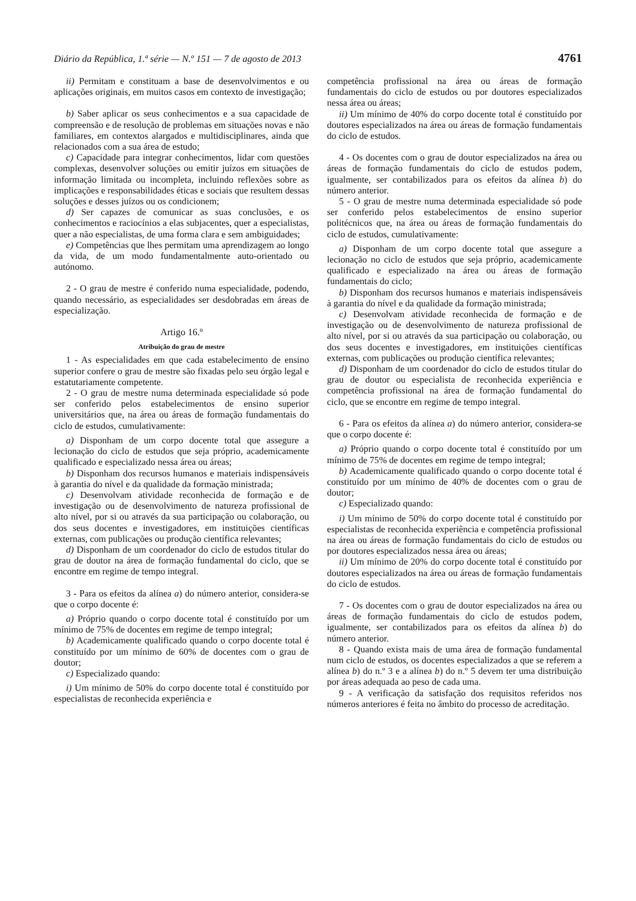Diário da República, 1.ª série — N.º 151 — 7 de agosto de 2013 4761
ii) Permitam e constituam a base de desenvolvimentos e ou aplicações originais, em muitos casos em contexto de investigação;
b) Saber aplicar os seus conhecimentos e a sua capacidade de compreensão e de resolução de problemas em situações novas e não familiares, em contextos alargados e multidisciplinares, ainda que relacionados com a sua área de estudo;
c) Capacidade para integrar conhecimentos, lidar com questões complexas, desenvolver soluções ou emitir juízos em situações de informação limitada ou incompleta, incluindo reflexões sobre as implicações e responsabilidades éticas e sociais que resultem dessas soluções e desses juízos ou os condicionem;
d) Ser capazes de comunicar as suas conclusões, e os conhecimentos e raciocínios a elas subjacentes, quer a especialistas, quer a não especialistas, de uma forma clara e sem ambiguidades;
e) Competências que lhes permitam uma aprendizagem ao longo da vida, de um modo fundamentalmente auto-orientado ou autónomo.
2 - O grau de mestre é conferido numa especialidade, podendo, quando necessário, as especialidades ser desdobradas em áreas de especialização.
Artigo 16.º
Atribuição do grau de mestre
1 - As especialidades em que cada estabelecimento de ensino superior confere o grau de mestre são fixadas pelo seu órgão legal e estatutariamente competente.
2 - O grau de mestre numa determinada especialidade só pode ser conferido pelos estabelecimentos de ensino superior universitários que, na área ou áreas de formação fundamentais do ciclo de estudos, cumulativamente:
a) Disponham de um corpo docente total que assegure a lecionação do ciclo de estudos que seja próprio, academicamente qualificado e especializado nessa área ou áreas;
b) Disponham dos recursos humanos e materiais indispensáveis à garantia do nível e da qualidade da formação ministrada;
c) Desenvolvam atividade reconhecida de formação e de investigação ou de desenvolvimento de natureza profissional de alto nível, por si ou através da sua participação ou colaboração, ou dos seus docentes e investigadores, em instituições científicas externas, com publicações ou produção científica relevantes;
d) Disponham de um coordenador do ciclo de estudos titular do grau de doutor na área de formação fundamental do ciclo, que se encontre em regime de tempo integral.
3 - Para os efeitos da alínea a) do número anterior, considera-se que o corpo docente é:
a) Próprio quando o corpo docente total é constituído por um mínimo de 75% de docentes em regime de tempo integral;
b) Academicamente qualificado quando o corpo docente total é constituído por um mínimo de 60% de docentes com o grau de doutor;
c) Especializado quando:
i) Um mínimo de 50% do corpo docente total é constituído por especialistas de reconhecida experiência e
competência profissional na área ou áreas de formação fundamentais do ciclo de estudos ou por doutores especializados nessa área ou áreas;
ii) Um mínimo de 40% do corpo docente total é constituído por doutores especializados na área ou áreas de formação fundamentais do ciclo de estudos.
4 - Os docentes com o grau de doutor especializados na área ou áreas de formação fundamentais do ciclo de estudos podem, igualmente, ser contabilizados para os efeitos da alínea b) do número anterior.
5 - O grau de mestre numa determinada especialidade só pode ser conferido pelos estabelecimentos de ensino superior politécnicos que, na área ou áreas de formação fundamentais do ciclo de estudos, cumulativamente:
a) Disponham de um corpo docente total que assegure a lecionação no ciclo de estudos que seja próprio, academicamente qualificado e especializado na área ou áreas de formação fundamentais do ciclo;
b) Disponham dos recursos humanos e materiais indispensáveis à garantia do nível e da qualidade da formação ministrada;
c) Desenvolvam atividade reconhecida de formação e de investigação ou de desenvolvimento de natureza profissional de alto nível, por si ou através da sua participação ou colaboração, ou dos seus docentes e investigadores, em instituições científicas externas, com publicações ou produção científica relevantes;
d) Disponham de um coordenador do ciclo de estudos titular do grau de doutor ou especialista de reconhecida experiência e competência profissional na área de formação fundamental do ciclo, que se encontre em regime de tempo integral.
6 - Para os efeitos da alínea a) do número anterior, considera-se que o corpo docente é:
a) Próprio quando o corpo docente total é constituído por um mínimo de 75% de docentes em regime de tempo integral;
b) Academicamente qualificado quando o corpo docente total é constituído por um mínimo de 40% de docentes com o grau de doutor;
c) Especializado quando:
i) Um mínimo de 50% do corpo docente total é constituído por especialistas de reconhecida experiência e competência profissional na área ou áreas de formação fundamentais do ciclo de estudos ou por doutores especializados nessa área ou áreas;
ii) Um mínimo de 20% do corpo docente total é constituído por doutores especializados na área ou áreas de formação fundamentais do ciclo de estudos.
7 - Os docentes com o grau de doutor especializados na área ou áreas de formação fundamentais do ciclo de estudos podem, igualmente, ser contabilizados para os efeitos da alínea b) do número anterior.
8 - Quando exista mais de uma área de formação fundamental num ciclo de estudos, os docentes especializados a que se referem a alínea b) do n.º 3 e a alínea b) do n.º 5 devem ter uma distribuição por áreas adequada ao peso de cada uma.
9 - A verificação da satisfação dos requisitos referidos nos números anteriores é feita no âmbito do processo de acreditação.